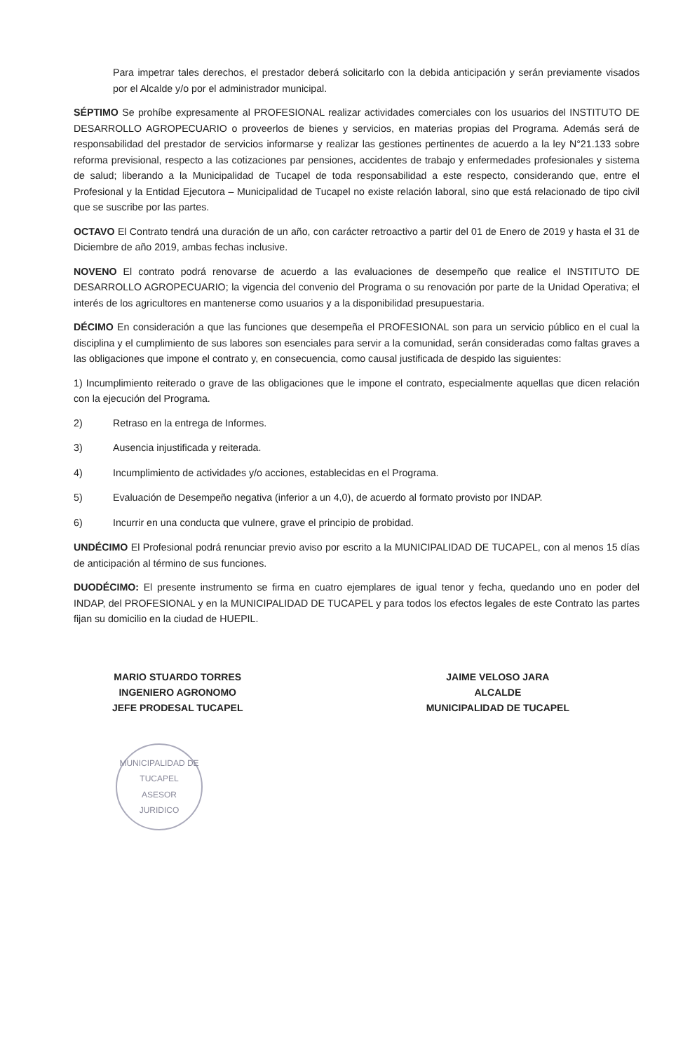Para impetrar tales derechos, el prestador deberá solicitarlo con la debida anticipación y serán previamente visados por el Alcalde y/o por el administrador municipal.
SÉPTIMO Se prohíbe expresamente al PROFESIONAL realizar actividades comerciales con los usuarios del INSTITUTO DE DESARROLLO AGROPECUARIO o proveerlos de bienes y servicios, en materias propias del Programa. Además será de responsabilidad del prestador de servicios informarse y realizar las gestiones pertinentes de acuerdo a la ley N°21.133 sobre reforma previsional, respecto a las cotizaciones par pensiones, accidentes de trabajo y enfermedades profesionales y sistema de salud; liberando a la Municipalidad de Tucapel de toda responsabilidad a este respecto, considerando que, entre el Profesional y la Entidad Ejecutora – Municipalidad de Tucapel no existe relación laboral, sino que está relacionado de tipo civil que se suscribe por las partes.
OCTAVO El Contrato tendrá una duración de un año, con carácter retroactivo a partir del 01 de Enero de 2019 y hasta el 31 de Diciembre de año 2019, ambas fechas inclusive.
NOVENO El contrato podrá renovarse de acuerdo a las evaluaciones de desempeño que realice el INSTITUTO DE DESARROLLO AGROPECUARIO; la vigencia del convenio del Programa o su renovación por parte de la Unidad Operativa; el interés de los agricultores en mantenerse como usuarios y a la disponibilidad presupuestaria.
DÉCIMO En consideración a que las funciones que desempeña el PROFESIONAL son para un servicio público en el cual la disciplina y el cumplimiento de sus labores son esenciales para servir a la comunidad, serán consideradas como faltas graves a las obligaciones que impone el contrato y, en consecuencia, como causal justificada de despido las siguientes:
1) Incumplimiento reiterado o grave de las obligaciones que le impone el contrato, especialmente aquellas que dicen relación con la ejecución del Programa.
2) Retraso en la entrega de Informes.
3) Ausencia injustificada y reiterada.
4) Incumplimiento de actividades y/o acciones, establecidas en el Programa.
5) Evaluación de Desempeño negativa (inferior a un 4,0), de acuerdo al formato provisto por INDAP.
6) Incurrir en una conducta que vulnere, grave el principio de probidad.
UNDÉCIMO El Profesional podrá renunciar previo aviso por escrito a la MUNICIPALIDAD DE TUCAPEL, con al menos 15 días de anticipación al término de sus funciones.
DUODÉCIMO: El presente instrumento se firma en cuatro ejemplares de igual tenor y fecha, quedando uno en poder del INDAP, del PROFESIONAL y en la MUNICIPALIDAD DE TUCAPEL y para todos los efectos legales de este Contrato las partes fijan su domicilio en la ciudad de HUEPIL.
MARIO STUARDO TORRES
INGENIERO AGRONOMO
JEFE PRODESAL TUCAPEL
JAIME VELOSO JARA
ALCALDE
MUNICIPALIDAD DE TUCAPEL
MUNICIPALIDAD DE TUCAPEL
ASESOR
JURIDICO